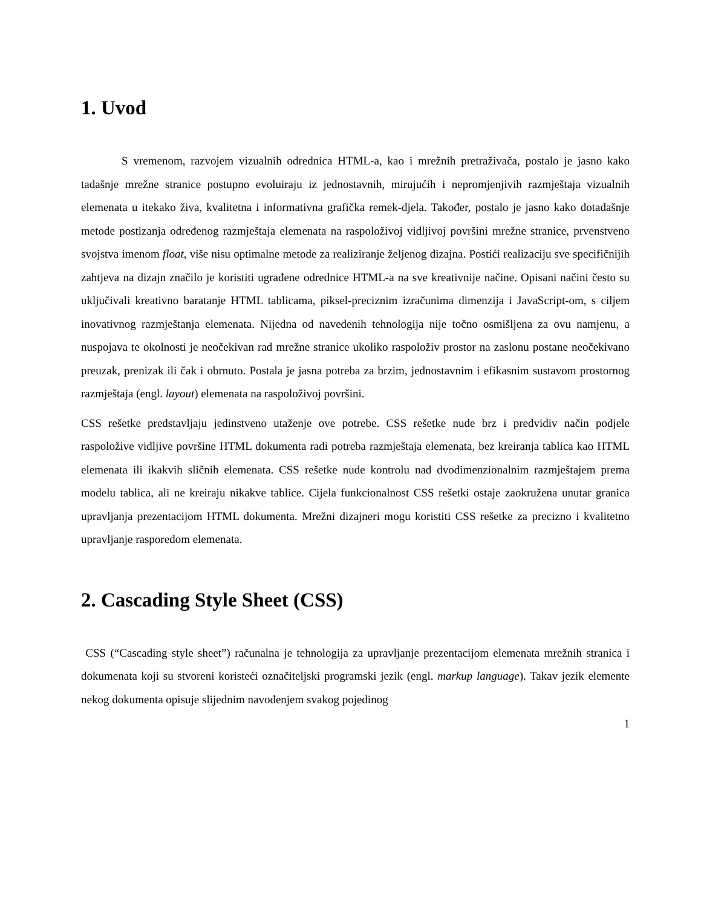1. Uvod
S vremenom, razvojem vizualnih odrednica HTML-a, kao i mrežnih pretraživača, postalo je jasno kako tadašnje mrežne stranice postupno evoluiraju iz jednostavnih, mirujućih i nepromjenjivih razmještaja vizualnih elemenata u itekako živa, kvalitetna i informativna grafička remek-djela. Također, postalo je jasno kako dotadašnje metode postizanja određenog razmještaja elemenata na raspoloživoj vidljivoj površini mrežne stranice, prvenstveno svojstva imenom float, više nisu optimalne metode za realiziranje željenog dizajna. Postići realizaciju sve specifičnijih zahtjeva na dizajn značilo je koristiti ugrađene odrednice HTML-a na sve kreativnije načine. Opisani načini često su uključivali kreativno baratanje HTML tablicama, piksel-preciznim izračunima dimenzija i JavaScript-om, s ciljem inovativnog razmještanja elemenata. Nijedna od navedenih tehnologija nije točno osmišljena za ovu namjenu, a nuspojava te okolnosti je neočekivan rad mrežne stranice ukoliko raspoloživ prostor na zaslonu postane neočekivano preuzak, prenizak ili čak i obrnuto. Postala je jasna potreba za brzim, jednostavnim i efikasnim sustavom prostornog razmještaja (engl. layout) elemenata na raspoloživoj površini.
CSS rešetke predstavljaju jedinstveno utaženje ove potrebe. CSS rešetke nude brz i predvidiv način podjele raspoložive vidljive površine HTML dokumenta radi potreba razmještaja elemenata, bez kreiranja tablica kao HTML elemenata ili ikakvih sličnih elemenata. CSS rešetke nude kontrolu nad dvodimenzionalnim razmještajem prema modelu tablica, ali ne kreiraju nikakve tablice. Cijela funkcionalnost CSS rešetki ostaje zaokružena unutar granica upravljanja prezentacijom HTML dokumenta. Mrežni dizajneri mogu koristiti CSS rešetke za precizno i kvalitetno upravljanje rasporedom elemenata.
2. Cascading Style Sheet (CSS)
CSS (“Cascading style sheet”) računalna je tehnologija za upravljanje prezentacijom elemenata mrežnih stranica i dokumenata koji su stvoreni koristeći označiteljski programski jezik (engl. markup language). Takav jezik elemente nekog dokumenta opisuje slijednim navođenjem svakog pojedinog
1